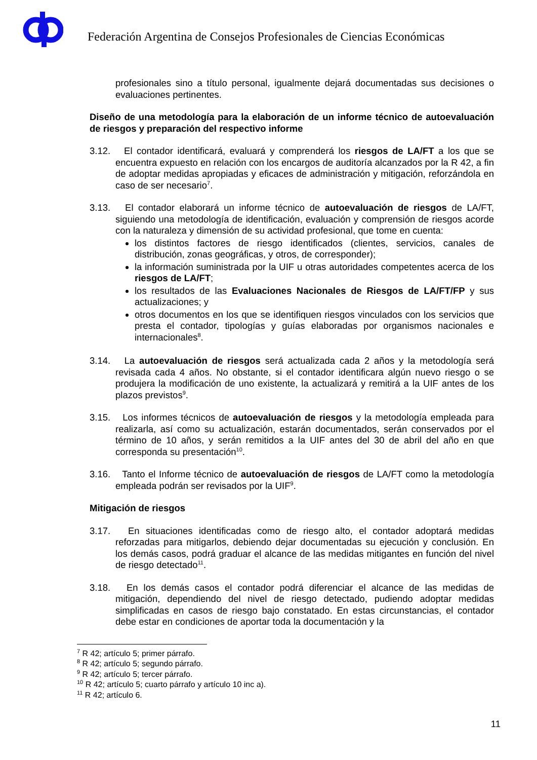Federación Argentina de Consejos Profesionales de Ciencias Económicas
profesionales sino a título personal, igualmente dejará documentadas sus decisiones o evaluaciones pertinentes.
Diseño de una metodología para la elaboración de un informe técnico de autoevaluación de riesgos y preparación del respectivo informe
3.12.
El contador identificará, evaluará y comprenderá los riesgos de LA/FT a los que se encuentra expuesto en relación con los encargos de auditoría alcanzados por la R 42, a fin de adoptar medidas apropiadas y eficaces de administración y mitigación, reforzándola en caso de ser necesario<sup>7</sup>.
3.13.
El contador elaborará un informe técnico de autoevaluación de riesgos de LA/FT, siguiendo una metodología de identificación, evaluación y comprensión de riesgos acorde con la naturaleza y dimensión de su actividad profesional, que tome en cuenta:
los distintos factores de riesgo identificados (clientes, servicios, canales de distribución, zonas geográficas, y otros, de corresponder);
la información suministrada por la UIF u otras autoridades competentes acerca de los riesgos de LA/FT;
los resultados de las Evaluaciones Nacionales de Riesgos de LA/FT/FP y sus actualizaciones; y
otros documentos en los que se identifiquen riesgos vinculados con los servicios que presta el contador, tipologías y guías elaboradas por organismos nacionales e internacionales<sup>8</sup>.
3.14.
La autoevaluación de riesgos será actualizada cada 2 años y la metodología será revisada cada 4 años. No obstante, si el contador identificara algún nuevo riesgo o se produjera la modificación de uno existente, la actualizará y remitirá a la UIF antes de los plazos previstos<sup>9</sup>.
3.15.
Los informes técnicos de autoevaluación de riesgos y la metodología empleada para realizarla, así como su actualización, estarán documentados, serán conservados por el término de 10 años, y serán remitidos a la UIF antes del 30 de abril del año en que corresponda su presentación<sup>10</sup>.
3.16.
Tanto el Informe técnico de autoevaluación de riesgos de LA/FT como la metodología empleada podrán ser revisados por la UIF<sup>9</sup>.
Mitigación de riesgos
3.17.
En situaciones identificadas como de riesgo alto, el contador adoptará medidas reforzadas para mitigarlos, debiendo dejar documentadas su ejecución y conclusión. En los demás casos, podrá graduar el alcance de las medidas mitigantes en función del nivel de riesgo detectado<sup>11</sup>.
3.18.
En los demás casos el contador podrá diferenciar el alcance de las medidas de mitigación, dependiendo del nivel de riesgo detectado, pudiendo adoptar medidas simplificadas en casos de riesgo bajo constatado. En estas circunstancias, el contador debe estar en condiciones de aportar toda la documentación y la
<sup>7</sup> R 42; artículo 5; primer párrafo.
<sup>8</sup> R 42; artículo 5; segundo párrafo.
<sup>9</sup> R 42; artículo 5; tercer párrafo.
<sup>10</sup> R 42; artículo 5; cuarto párrafo y artículo 10 inc a).
<sup>11</sup> R 42; artículo 6.
11